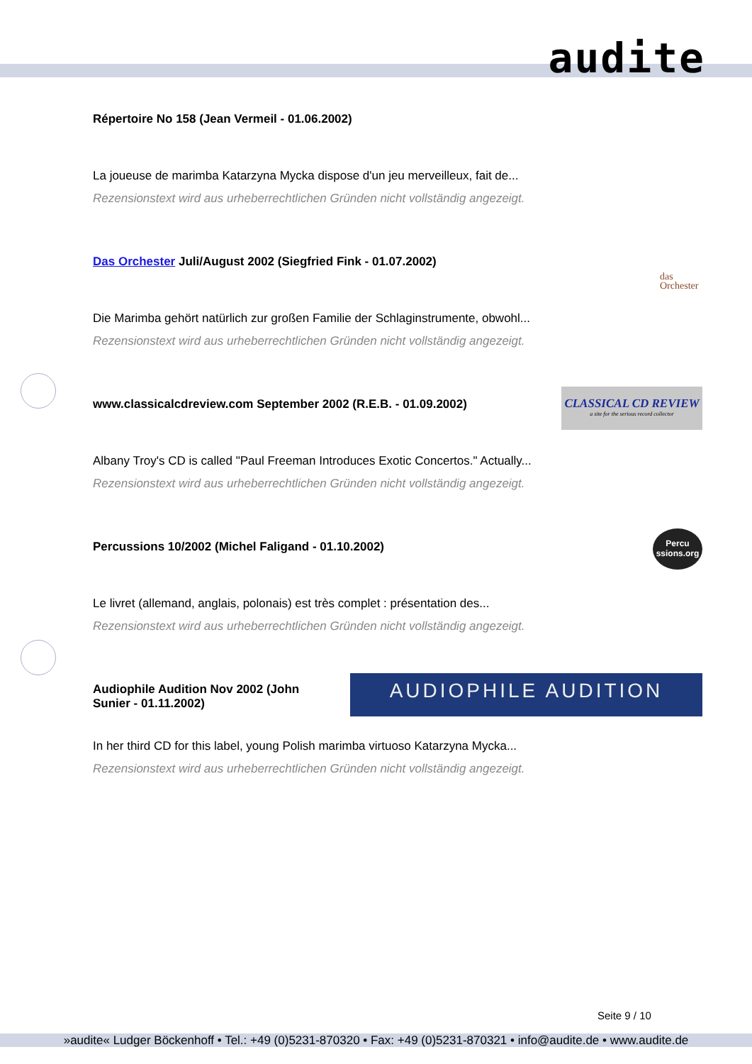audite
Répertoire No 158 (Jean Vermeil - 01.06.2002)
La joueuse de marimba Katarzyna Mycka dispose d'un jeu merveilleux, fait de...
Rezensionstext wird aus urheberrechtlichen Gründen nicht vollständig angezeigt.
Das Orchester Juli/August 2002 (Siegfried Fink - 01.07.2002)
das
Orchester
Die Marimba gehört natürlich zur großen Familie der Schlaginstrumente, obwohl...
Rezensionstext wird aus urheberrechtlichen Gründen nicht vollständig angezeigt.
www.classicalcdreview.com September 2002 (R.E.B. - 01.09.2002)
CLASSICAL CD REVIEW
a site for the serious record collector
Albany Troy's CD is called "Paul Freeman Introduces Exotic Concertos." Actually...
Rezensionstext wird aus urheberrechtlichen Gründen nicht vollständig angezeigt.
Percussions 10/2002 (Michel Faligand - 01.10.2002)
Percu
ssions.org
Le livret (allemand, anglais, polonais) est très complet : présentation des...
Rezensionstext wird aus urheberrechtlichen Gründen nicht vollständig angezeigt.
Audiophile Audition Nov 2002 (John Sunier - 01.11.2002)
AUDIOPHILE AUDITION
In her third CD for this label, young Polish marimba virtuoso Katarzyna Mycka...
Rezensionstext wird aus urheberrechtlichen Gründen nicht vollständig angezeigt.
Seite 9 / 10
»audite« Ludger Böckenhoff • Tel.: +49 (0)5231-870320 • Fax: +49 (0)5231-870321 • info@audite.de • www.audite.de